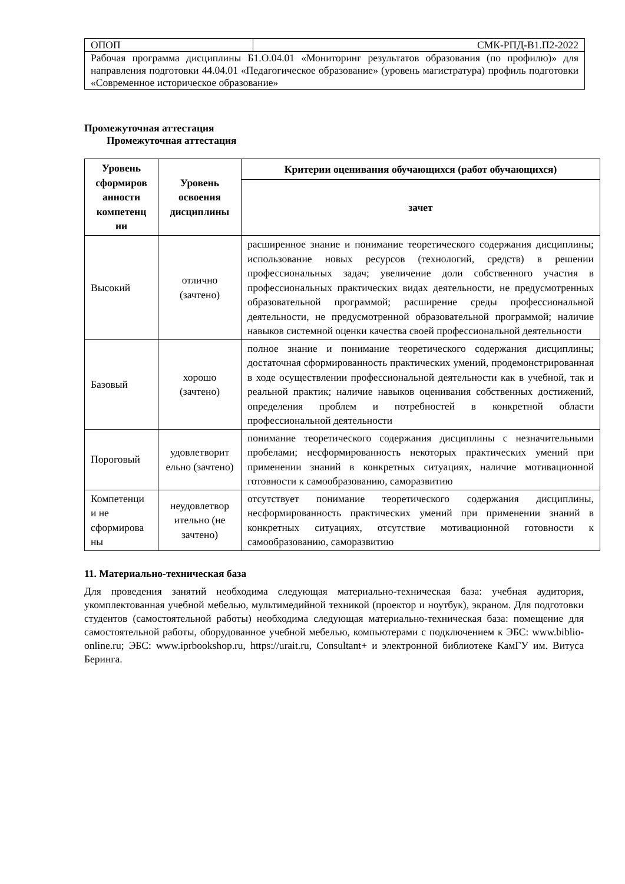| ОПОП | СМК-РПД-В1.П2-2022 |
| Рабочая программа дисциплины Б1.О.04.01 «Мониторинг результатов образования (по профилю)» для направления подготовки 44.04.01 «Педагогическое образование» (уровень магистратура) профиль подготовки «Современное историческое образование» | |
Промежуточная аттестация
Промежуточная аттестация
| Уровень сформиров анности компетенц ии | Уровень освоения дисциплины | Критерии оценивания обучающихся (работ обучающихся) |
| --- | --- | --- |
| | | зачет |
| Высокий | отлично (зачтено) | расширенное знание и понимание теоретического содержания дисциплины; использование новых ресурсов (технологий, средств) в решении профессиональных задач; увеличение доли собственного участия в профессиональных практических видах деятельности, не предусмотренных образовательной программой; расширение среды профессиональной деятельности, не предусмотренной образовательной программой; наличие навыков системной оценки качества своей профессиональной деятельности |
| Базовый | хорошо (зачтено) | полное знание и понимание теоретического содержания дисциплины; достаточная сформированность практических умений, продемонстрированная в ходе осуществлении профессиональной деятельности как в учебной, так и реальной практик; наличие навыков оценивания собственных достижений, определения проблем и потребностей в конкретной области профессиональной деятельности |
| Пороговый | удовлетворит ельно (зачтено) | понимание теоретического содержания дисциплины с незначительными пробелами; несформированность некоторых практических умений при применении знаний в конкретных ситуациях, наличие мотивационной готовности к самообразованию, саморазвитию |
| Компетенци и не сформирова ны | неудовлетвор ительно (не зачтено) | отсутствует понимание теоретического содержания дисциплины, несформированность практических умений при применении знаний в конкретных ситуациях, отсутствие мотивационной готовности к самообразованию, саморазвитию |
11. Материально-техническая база
Для проведения занятий необходима следующая материально-техническая база: учебная аудитория, укомплектованная учебной мебелью, мультимедийной техникой (проектор и ноутбук), экраном. Для подготовки студентов (самостоятельной работы) необходима следующая материально-техническая база: помещение для самостоятельной работы, оборудованное учебной мебелью, компьютерами с подключением к ЭБС: www.biblio-online.ru; ЭБС: www.iprbookshop.ru, https://urait.ru, Consultant+ и электронной библиотеке КамГУ им. Витуса Беринга.